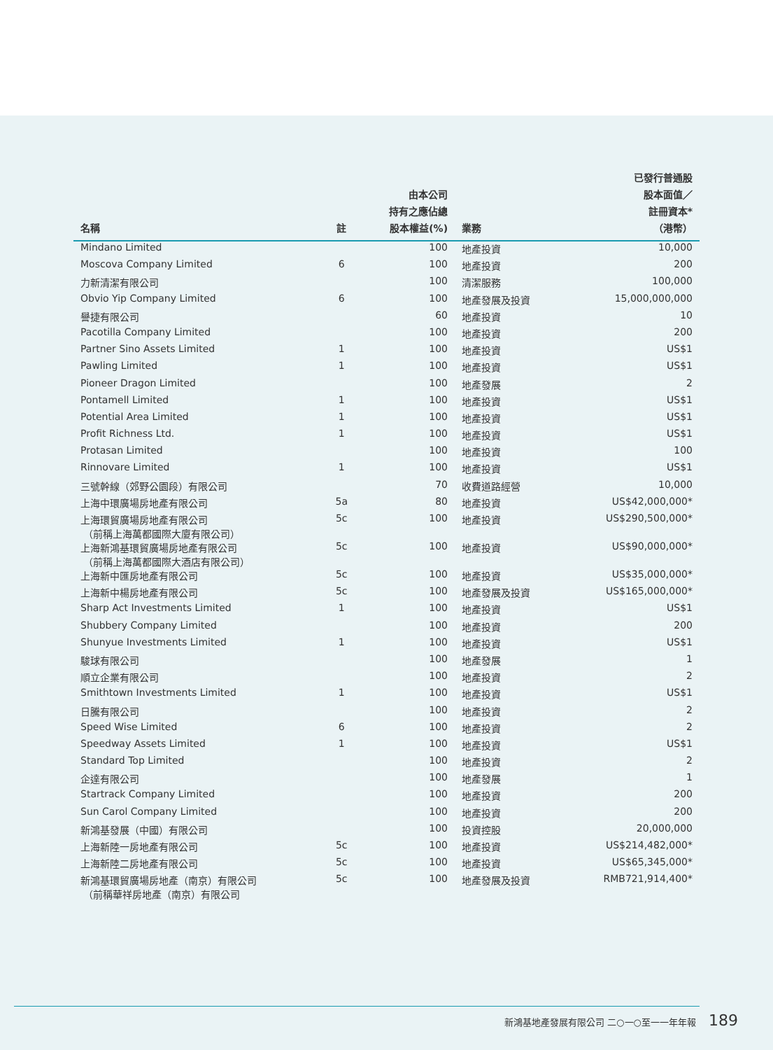| 名稱 | 註 | 由本公司 持有之應佔總 股本權益(%) | 業務 | 已發行普通股 股本面值／ 註冊資本* （港幣） |
| --- | --- | --- | --- | --- |
| Mindano Limited | | 100 | 地產投資 | 10,000 |
| Moscova Company Limited | 6 | 100 | 地產投資 | 200 |
| 力新清潔有限公司 | | 100 | 清潔服務 | 100,000 |
| Obvio Yip Company Limited | 6 | 100 | 地產發展及投資 | 15,000,000,000 |
| 譽捷有限公司 | | 60 | 地產投資 | 10 |
| Pacotilla Company Limited | | 100 | 地產投資 | 200 |
| Partner Sino Assets Limited | 1 | 100 | 地產投資 | US$1 |
| Pawling Limited | 1 | 100 | 地產投資 | US$1 |
| Pioneer Dragon Limited | | 100 | 地產發展 | 2 |
| Pontamell Limited | 1 | 100 | 地產投資 | US$1 |
| Potential Area Limited | 1 | 100 | 地產投資 | US$1 |
| Profit Richness Ltd. | 1 | 100 | 地產投資 | US$1 |
| Protasan Limited | | 100 | 地產投資 | 100 |
| Rinnovare Limited | 1 | 100 | 地產投資 | US$1 |
| 三號幹線（郊野公園段）有限公司 | | 70 | 收費道路經營 | 10,000 |
| 上海中環廣場房地產有限公司 | 5a | 80 | 地產投資 | US$42,000,000* |
| 上海環貿廣場房地產有限公司 （前稱上海萬都國際大廈有限公司） | 5c | 100 | 地產投資 | US$290,500,000* |
| 上海新鴻基環貿廣場房地產有限公司 （前稱上海萬都國際大酒店有限公司） | 5c | 100 | 地產投資 | US$90,000,000* |
| 上海新中匯房地產有限公司 | 5c | 100 | 地產投資 | US$35,000,000* |
| 上海新中楊房地產有限公司 | 5c | 100 | 地產發展及投資 | US$165,000,000* |
| Sharp Act Investments Limited | 1 | 100 | 地產投資 | US$1 |
| Shubbery Company Limited | | 100 | 地產投資 | 200 |
| Shunyue Investments Limited | 1 | 100 | 地產投資 | US$1 |
| 駿球有限公司 | | 100 | 地產發展 | 1 |
| 順立企業有限公司 | | 100 | 地產投資 | 2 |
| Smithtown Investments Limited | 1 | 100 | 地產投資 | US$1 |
| 日騰有限公司 | | 100 | 地產投資 | 2 |
| Speed Wise Limited | 6 | 100 | 地產投資 | 2 |
| Speedway Assets Limited | 1 | 100 | 地產投資 | US$1 |
| Standard Top Limited | | 100 | 地產投資 | 2 |
| 企達有限公司 | | 100 | 地產發展 | 1 |
| Startrack Company Limited | | 100 | 地產投資 | 200 |
| Sun Carol Company Limited | | 100 | 地產投資 | 200 |
| 新鴻基發展（中國）有限公司 | | 100 | 投資控股 | 20,000,000 |
| 上海新陸一房地產有限公司 | 5c | 100 | 地產投資 | US$214,482,000* |
| 上海新陸二房地產有限公司 | 5c | 100 | 地產投資 | US$65,345,000* |
| 新鴻基環貿廣場房地產（南京）有限公司 （前稱華祥房地產（南京）有限公司 | 5c | 100 | 地產發展及投資 | RMB721,914,400* |
新鴻基地產發展有限公司 二○一○至一一年年報 189